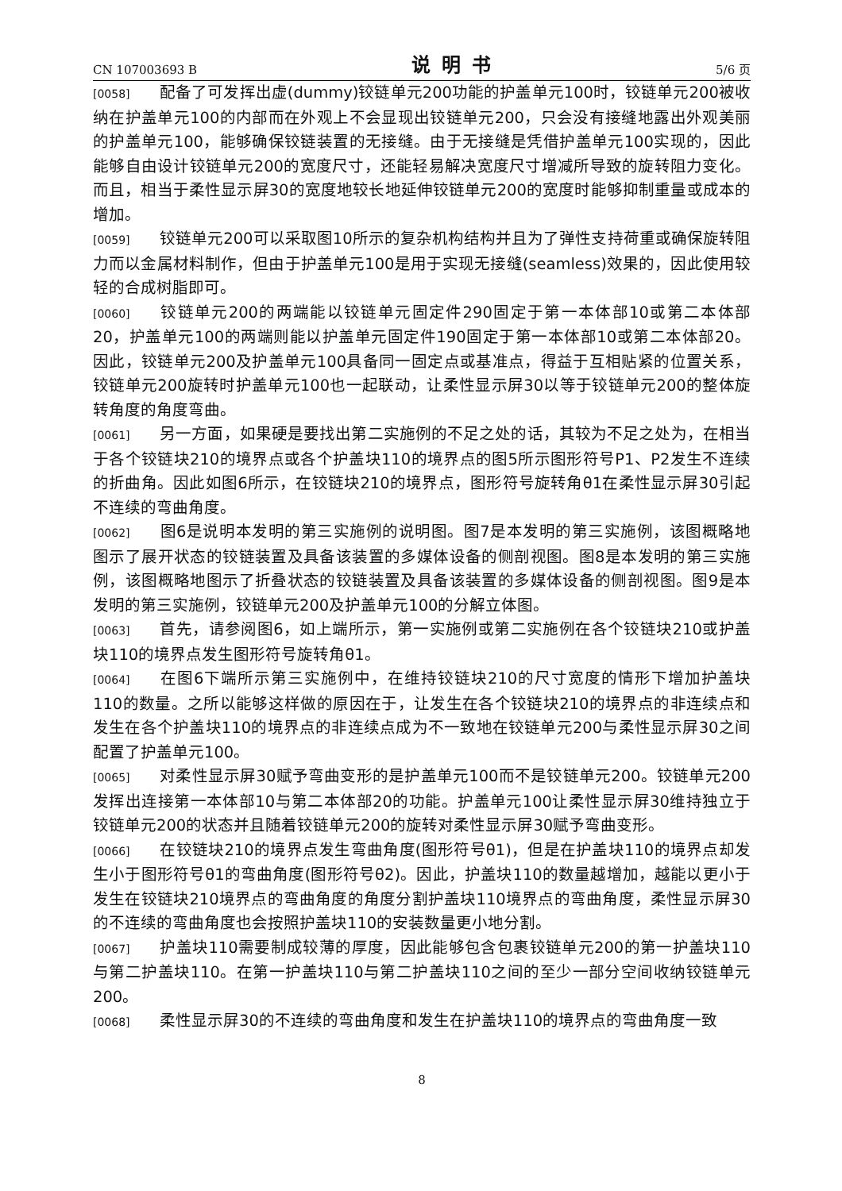CN 107003693 B 说明书 5/6 页
[0058] 配备了可发挥出虚(dummy)铰链单元200功能的护盖单元100时，铰链单元200被收纳在护盖单元100的内部而在外观上不会显现出铰链单元200，只会没有接缝地露出外观美丽的护盖单元100，能够确保铰链装置的无接缝。由于无接缝是凭借护盖单元100实现的，因此能够自由设计铰链单元200的宽度尺寸，还能轻易解决宽度尺寸增减所导致的旋转阻力变化。而且，相当于柔性显示屏30的宽度地较长地延伸铰链单元200的宽度时能够抑制重量或成本的增加。
[0059] 铰链单元200可以采取图10所示的复杂机构结构并且为了弹性支持荷重或确保旋转阻力而以金属材料制作，但由于护盖单元100是用于实现无接缝(seamless)效果的，因此使用较轻的合成树脂即可。
[0060] 铰链单元200的两端能以铰链单元固定件290固定于第一本体部10或第二本体部20，护盖单元100的两端则能以护盖单元固定件190固定于第一本体部10或第二本体部20。因此，铰链单元200及护盖单元100具备同一固定点或基准点，得益于互相贴紧的位置关系，铰链单元200旋转时护盖单元100也一起联动，让柔性显示屏30以等于铰链单元200的整体旋转角度的角度弯曲。
[0061] 另一方面，如果硬是要找出第二实施例的不足之处的话，其较为不足之处为，在相当于各个铰链块210的境界点或各个护盖块110的境界点的图5所示图形符号P1、P2发生不连续的折曲角。因此如图6所示，在铰链块210的境界点，图形符号旋转角θ1在柔性显示屏30引起不连续的弯曲角度。
[0062] 图6是说明本发明的第三实施例的说明图。图7是本发明的第三实施例，该图概略地图示了展开状态的铰链装置及具备该装置的多媒体设备的侧剖视图。图8是本发明的第三实施例，该图概略地图示了折叠状态的铰链装置及具备该装置的多媒体设备的侧剖视图。图9是本发明的第三实施例，铰链单元200及护盖单元100的分解立体图。
[0063] 首先，请参阅图6，如上端所示，第一实施例或第二实施例在各个铰链块210或护盖块110的境界点发生图形符号旋转角θ1。
[0064] 在图6下端所示第三实施例中，在维持铰链块210的尺寸宽度的情形下增加护盖块110的数量。之所以能够这样做的原因在于，让发生在各个铰链块210的境界点的非连续点和发生在各个护盖块110的境界点的非连续点成为不一致地在铰链单元200与柔性显示屏30之间配置了护盖单元100。
[0065] 对柔性显示屏30赋予弯曲变形的是护盖单元100而不是铰链单元200。铰链单元200发挥出连接第一本体部10与第二本体部20的功能。护盖单元100让柔性显示屏30维持独立于铰链单元200的状态并且随着铰链单元200的旋转对柔性显示屏30赋予弯曲变形。
[0066] 在铰链块210的境界点发生弯曲角度(图形符号θ1)，但是在护盖块110的境界点却发生小于图形符号θ1的弯曲角度(图形符号θ2)。因此，护盖块110的数量越增加，越能以更小于发生在铰链块210境界点的弯曲角度的角度分割护盖块110境界点的弯曲角度，柔性显示屏30的不连续的弯曲角度也会按照护盖块110的安装数量更小地分割。
[0067] 护盖块110需要制成较薄的厚度，因此能够包含包裹铰链单元200的第一护盖块110与第二护盖块110。在第一护盖块110与第二护盖块110之间的至少一部分空间收纳铰链单元200。
[0068] 柔性显示屏30的不连续的弯曲角度和发生在护盖块110的境界点的弯曲角度一致
8